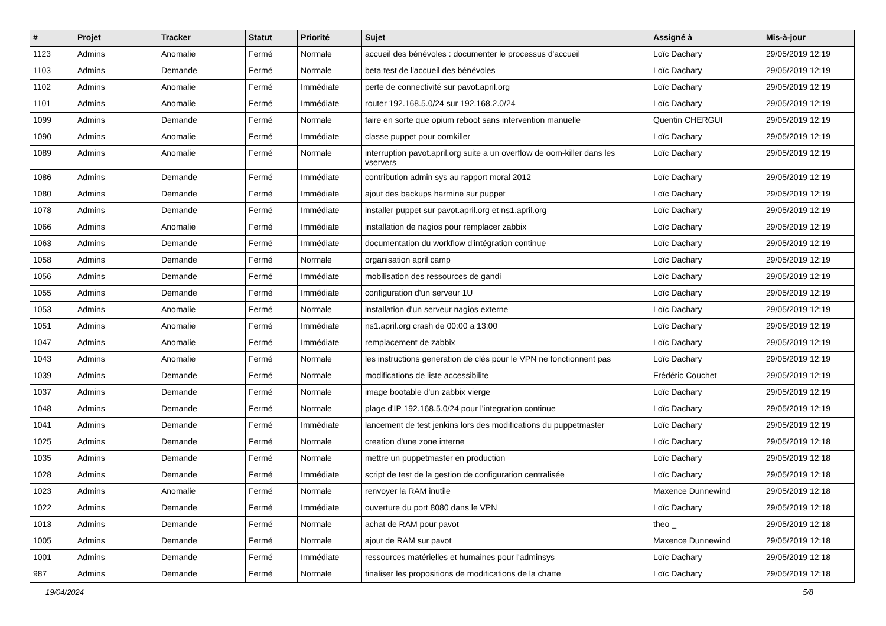| # | Projet | Tracker | Statut | Priorité | Sujet | Assigné à | Mis-à-jour |
| --- | --- | --- | --- | --- | --- | --- | --- |
| 1123 | Admins | Anomalie | Fermé | Normale | accueil des bénévoles : documenter le processus d'accueil | Loïc Dachary | 29/05/2019 12:19 |
| 1103 | Admins | Demande | Fermé | Normale | beta test de l'accueil des bénévoles | Loïc Dachary | 29/05/2019 12:19 |
| 1102 | Admins | Anomalie | Fermé | Immédiate | perte de connectivité sur pavot.april.org | Loïc Dachary | 29/05/2019 12:19 |
| 1101 | Admins | Anomalie | Fermé | Immédiate | router 192.168.5.0/24 sur 192.168.2.0/24 | Loïc Dachary | 29/05/2019 12:19 |
| 1099 | Admins | Demande | Fermé | Normale | faire en sorte que opium reboot sans intervention manuelle | Quentin CHERGUI | 29/05/2019 12:19 |
| 1090 | Admins | Anomalie | Fermé | Immédiate | classe puppet pour oomkiller | Loïc Dachary | 29/05/2019 12:19 |
| 1089 | Admins | Anomalie | Fermé | Normale | interruption pavot.april.org suite a un overflow de oom-killer dans les vservers | Loïc Dachary | 29/05/2019 12:19 |
| 1086 | Admins | Demande | Fermé | Immédiate | contribution admin sys au rapport moral 2012 | Loïc Dachary | 29/05/2019 12:19 |
| 1080 | Admins | Demande | Fermé | Immédiate | ajout des backups harmine sur puppet | Loïc Dachary | 29/05/2019 12:19 |
| 1078 | Admins | Demande | Fermé | Immédiate | installer puppet sur pavot.april.org et ns1.april.org | Loïc Dachary | 29/05/2019 12:19 |
| 1066 | Admins | Anomalie | Fermé | Immédiate | installation de nagios pour remplacer zabbix | Loïc Dachary | 29/05/2019 12:19 |
| 1063 | Admins | Demande | Fermé | Immédiate | documentation du workflow d'intégration continue | Loïc Dachary | 29/05/2019 12:19 |
| 1058 | Admins | Demande | Fermé | Normale | organisation april camp | Loïc Dachary | 29/05/2019 12:19 |
| 1056 | Admins | Demande | Fermé | Immédiate | mobilisation des ressources de gandi | Loïc Dachary | 29/05/2019 12:19 |
| 1055 | Admins | Demande | Fermé | Immédiate | configuration d'un serveur 1U | Loïc Dachary | 29/05/2019 12:19 |
| 1053 | Admins | Anomalie | Fermé | Normale | installation d'un serveur nagios externe | Loïc Dachary | 29/05/2019 12:19 |
| 1051 | Admins | Anomalie | Fermé | Immédiate | ns1.april.org crash de 00:00 a 13:00 | Loïc Dachary | 29/05/2019 12:19 |
| 1047 | Admins | Anomalie | Fermé | Immédiate | remplacement de zabbix | Loïc Dachary | 29/05/2019 12:19 |
| 1043 | Admins | Anomalie | Fermé | Normale | les instructions generation de clés pour le VPN ne fonctionnent pas | Loïc Dachary | 29/05/2019 12:19 |
| 1039 | Admins | Demande | Fermé | Normale | modifications de liste accessibilite | Frédéric Couchet | 29/05/2019 12:19 |
| 1037 | Admins | Demande | Fermé | Normale | image bootable d'un zabbix vierge | Loïc Dachary | 29/05/2019 12:19 |
| 1048 | Admins | Demande | Fermé | Normale | plage d'IP 192.168.5.0/24 pour l'integration continue | Loïc Dachary | 29/05/2019 12:19 |
| 1041 | Admins | Demande | Fermé | Immédiate | lancement de test jenkins lors des modifications du puppetmaster | Loïc Dachary | 29/05/2019 12:19 |
| 1025 | Admins | Demande | Fermé | Normale | creation d'une zone interne | Loïc Dachary | 29/05/2019 12:18 |
| 1035 | Admins | Demande | Fermé | Normale | mettre un puppetmaster en production | Loïc Dachary | 29/05/2019 12:18 |
| 1028 | Admins | Demande | Fermé | Immédiate | script de test de la gestion de configuration centralisée | Loïc Dachary | 29/05/2019 12:18 |
| 1023 | Admins | Anomalie | Fermé | Normale | renvoyer la RAM inutile | Maxence Dunnewind | 29/05/2019 12:18 |
| 1022 | Admins | Demande | Fermé | Immédiate | ouverture du port 8080 dans le VPN | Loïc Dachary | 29/05/2019 12:18 |
| 1013 | Admins | Demande | Fermé | Normale | achat de RAM pour pavot | theo _ | 29/05/2019 12:18 |
| 1005 | Admins | Demande | Fermé | Normale | ajout de RAM sur pavot | Maxence Dunnewind | 29/05/2019 12:18 |
| 1001 | Admins | Demande | Fermé | Immédiate | ressources matérielles et humaines pour l'adminsys | Loïc Dachary | 29/05/2019 12:18 |
| 987 | Admins | Demande | Fermé | Normale | finaliser les propositions de modifications de la charte | Loïc Dachary | 29/05/2019 12:18 |
19/04/2024 5/8